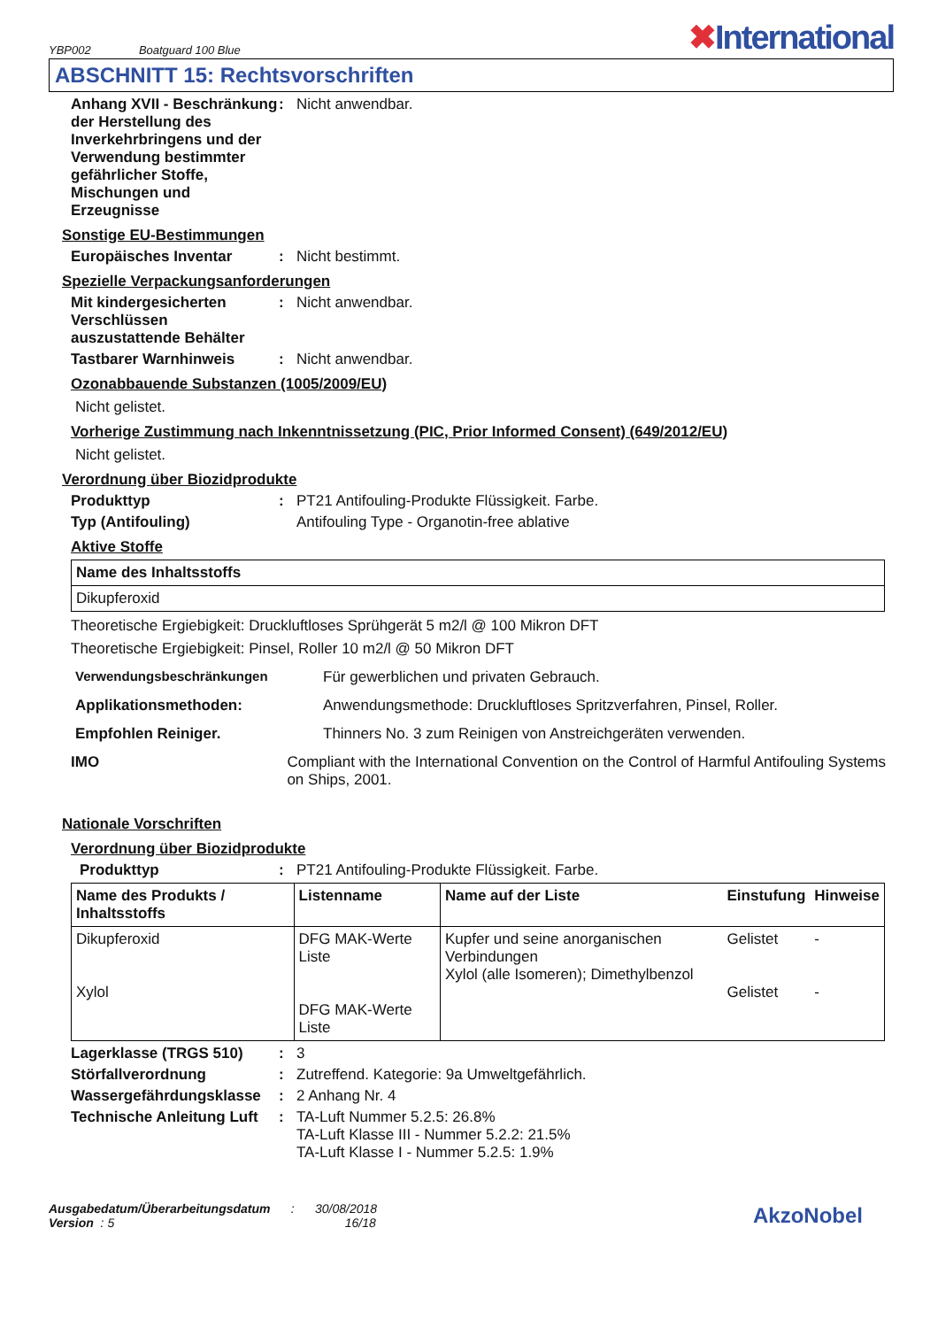YBP002 Boatguard 100 Blue
✖International
ABSCHNITT 15: Rechtsvorschriften
Anhang XVII - Beschränkung der Herstellung des Inverkehrbringens und der Verwendung bestimmter gefährlicher Stoffe, Mischungen und Erzeugnisse
: Nicht anwendbar.
Sonstige EU-Bestimmungen
Europäisches Inventar : Nicht bestimmt.
Spezielle Verpackungsanforderungen
Mit kindergesicherten Verschlüssen auszustattende Behälter
: Nicht anwendbar.
Tastbarer Warnhinweis : Nicht anwendbar.
Ozonabbauende Substanzen (1005/2009/EU)
Nicht gelistet.
Vorherige Zustimmung nach Inkenntnissetzung (PIC, Prior Informed Consent) (649/2012/EU)
Nicht gelistet.
Verordnung über Biozidprodukte
Produkttyp : PT21 Antifouling-Produkte Flüssigkeit. Farbe.
Typ (Antifouling) Antifouling Type - Organotin-free ablative
Aktive Stoffe
| Name des Inhaltsstoffs |
| --- |
| Dikupferoxid |
Theoretische Ergiebigkeit: Druckluftloses Sprühgerät 5 m2/l @ 100 Mikron DFT
Theoretische Ergiebigkeit: Pinsel, Roller 10 m2/l @ 50 Mikron DFT
Verwendungsbeschränkungen Für gewerblichen und privaten Gebrauch.
Applikationsmethoden: Anwendungsmethode: Druckluftloses Spritzverfahren, Pinsel, Roller.
Empfohlen Reiniger. Thinners No. 3 zum Reinigen von Anstreichgeräten verwenden.
IMO Compliant with the International Convention on the Control of Harmful Antifouling Systems on Ships, 2001.
Nationale Vorschriften
Verordnung über Biozidprodukte
Produkttyp : PT21 Antifouling-Produkte Flüssigkeit. Farbe.
| Name des Produkts / Inhaltsstoffs | Listenname | Name auf der Liste | Einstufung | Hinweise |
| --- | --- | --- | --- | --- |
| Dikupferoxid Xylol | DFG MAK-Werte Liste DFG MAK-Werte Liste | Kupfer und seine anorganischen Verbindungen Xylol (alle Isomeren); Dimethylbenzol | Gelistet Gelistet | - - |
Lagerklasse (TRGS 510) : 3
Störfallverordnung : Zutreffend. Kategorie: 9a Umweltgefährlich.
Wassergefährdungsklasse : 2 Anhang Nr. 4
Technische Anleitung Luft
: TA-Luft Nummer 5.2.5: 26.8%
TA-Luft Klasse III - Nummer 5.2.2: 21.5%
TA-Luft Klasse I - Nummer 5.2.5: 1.9%
Ausgabedatum/Überarbeitungsdatum : 30/08/2018
Version : 5 16/18
AkzoNobel